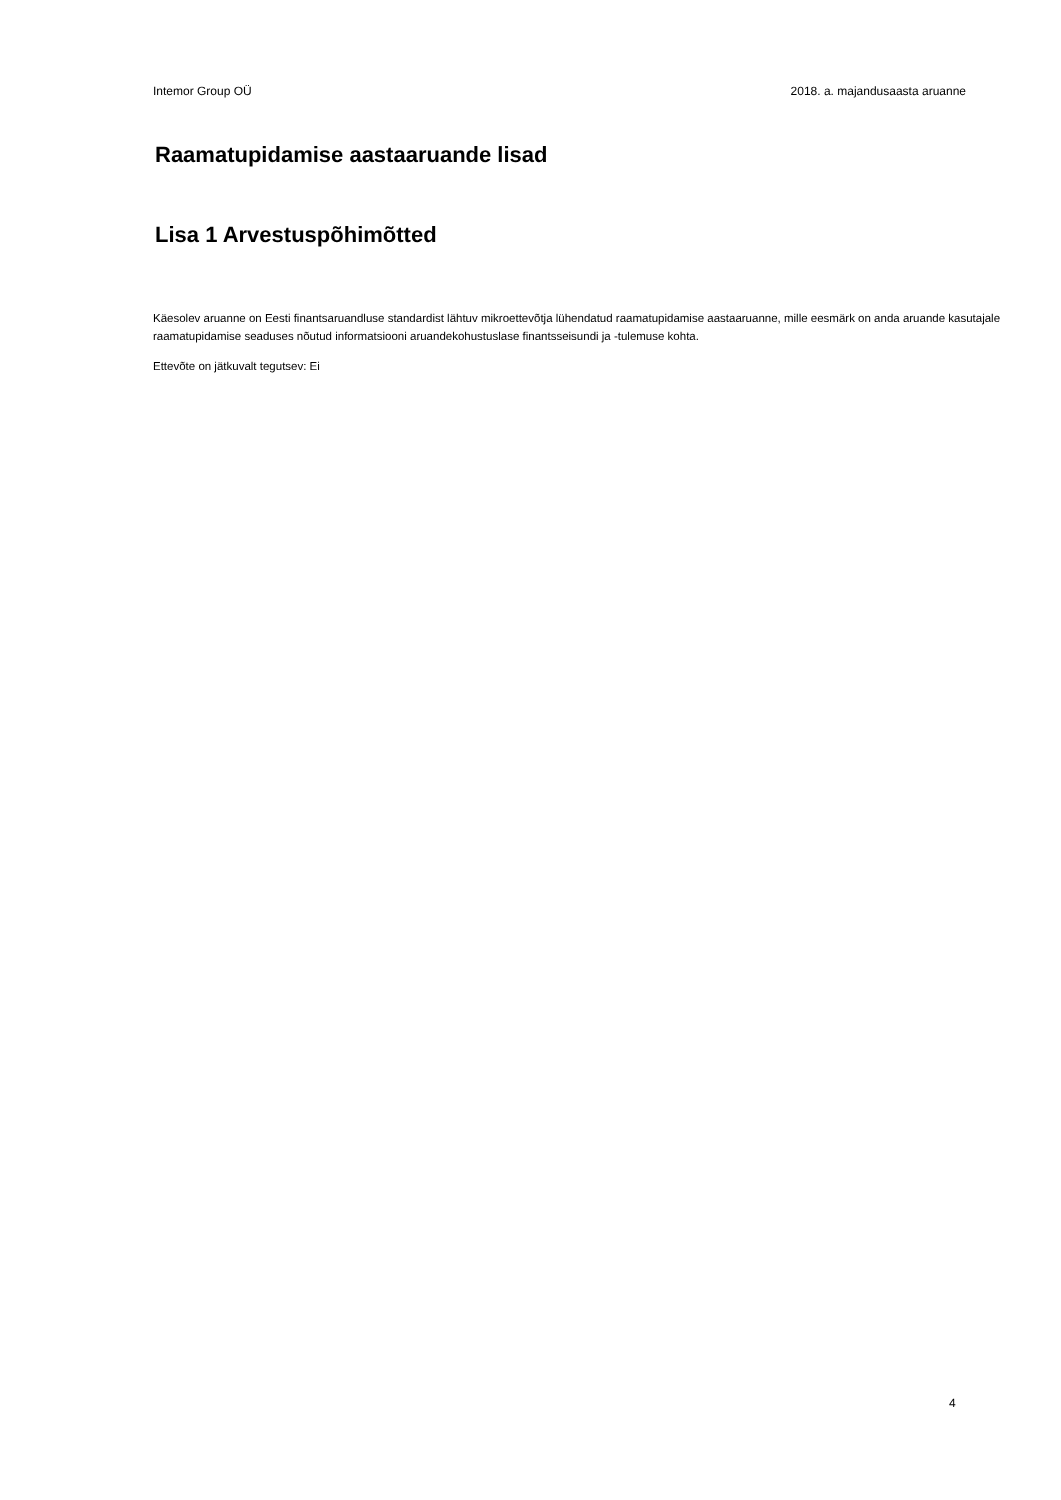Intemor Group OÜ 2018. a. majandusaasta aruanne
Raamatupidamise aastaaruande lisad
Lisa 1 Arvestuspõhimõtted
Käesolev aruanne on Eesti finantsaruandluse standardist lähtuv mikroettevõtja lühendatud raamatupidamise aastaaruanne, mille eesmärk on anda aruande kasutajale raamatupidamise seaduses nõutud informatsiooni aruandekohustuslase finantsseisundi ja -tulemuse kohta.
Ettevõte on jätkuvalt tegutsev: Ei
4